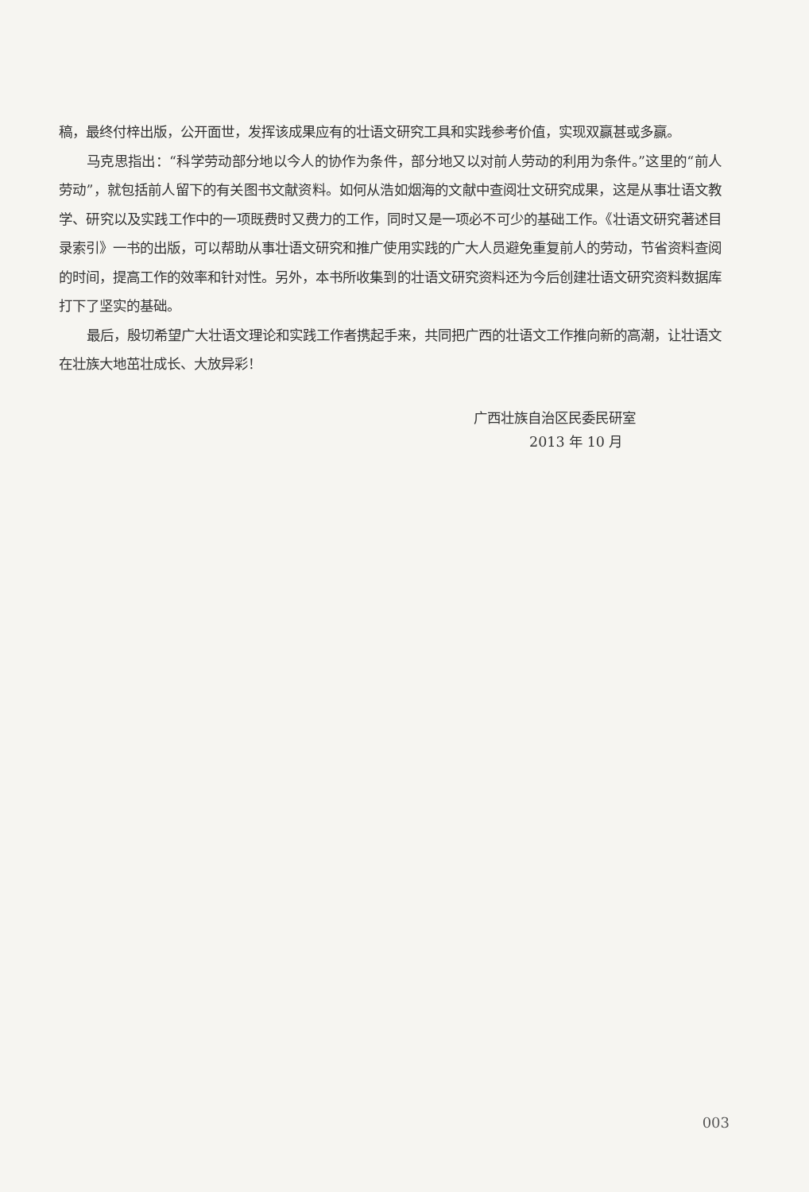稿，最终付梓出版，公开面世，发挥该成果应有的壮语文研究工具和实践参考价值，实现双赢甚或多赢。
马克思指出：“科学劳动部分地以今人的协作为条件，部分地又以对前人劳动的利用为条件。”这里的“前人劳动”，就包括前人留下的有关图书文献资料。如何从浩如烟海的文献中查阅壮文研究成果，这是从事壮语文教学、研究以及实践工作中的一项既费时又费力的工作，同时又是一项必不可少的基础工作。《壮语文研究著述目录索引》一书的出版，可以帮助从事壮语文研究和推广使用实践的广大人员避免重复前人的劳动，节省资料查阅的时间，提高工作的效率和针对性。另外，本书所收集到的壮语文研究资料还为今后创建壮语文研究资料数据库打下了坚实的基础。
最后，殷切希望广大壮语文理论和实践工作者携起手来，共同把广西的壮语文工作推向新的高潮，让壮语文在壮族大地茁壮成长、大放异彩！
广西壮族自治区民委民研室
2013 年 10 月
003